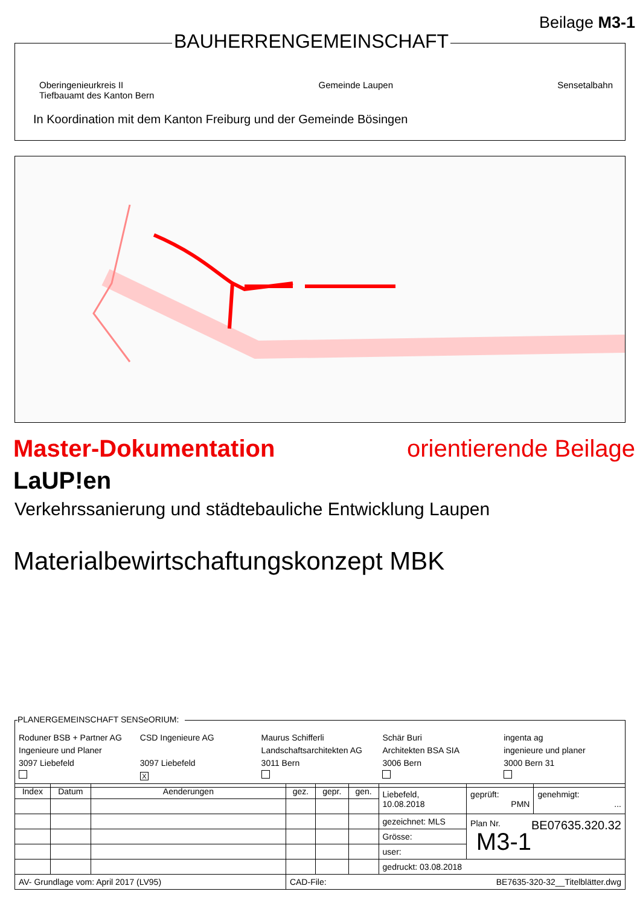Beilage M3-1
BAUHERRENGEMEINSCHAFT
Oberingenieurkreis II
Tiefbauamt des Kanton Bern Gemeinde Laupen Sensetalbahn
In Koordination mit dem Kanton Freiburg und der Gemeinde Bösingen
Master-Dokumentation orientierende Beilage
LaUP!en
Verkehrssanierung und städtebauliche Entwicklung Laupen
Materialbewirtschaftungskonzept MBK
PLANERGEMEINSCHAFT SENSeORIUM:
Roduner BSB + Partner AG
Ingenieure und Planer
3097 Liebefeld
CSD Ingenieure AG
3097 Liebefeld
X
Maurus Schifferli
Landschaftsarchitekten AG
3011 Bern
Schär Buri
Architekten BSA SIA
3006 Bern
ingenta ag
ingenieure und planer
3000 Bern 31
| Index | Datum | Aenderungen | gez. | gepr. | gen. | Liebefeld, 10.08.2018 | geprüft: PMN | genehmigt: ... |
| | | | | | | gezeichnet: MLS | Plan Nr. BE07635.320.32 M3-1 | |
| | | | | | | Grösse: | | |
| | | | | | | user: | | |
| | | | | | | gedruckt: 03.08.2018 | | |
| AV- Grundlage vom: April 2017 (LV95) | | | CAD-File: BE7635-320-32__Titelblätter.dwg | | | | | |